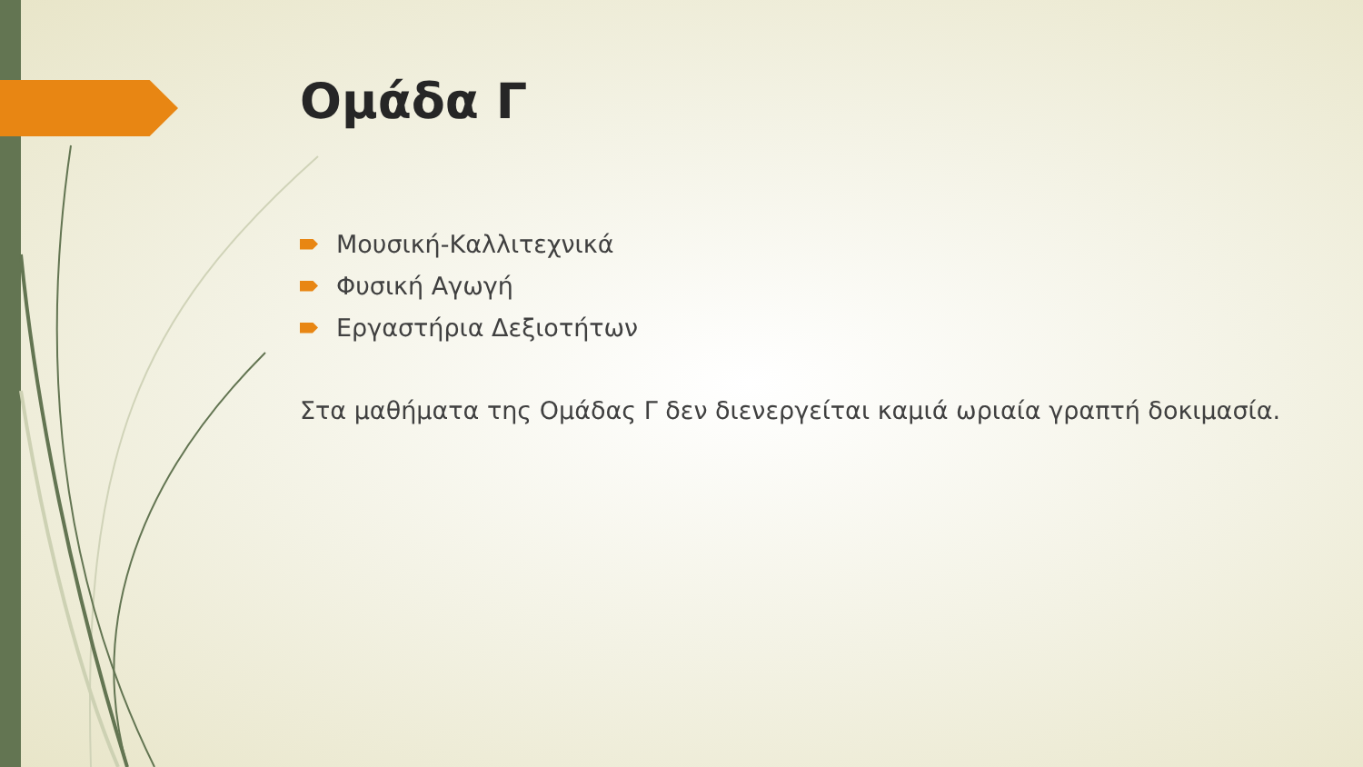Ομάδα Γ
Μουσική-Καλλιτεχνικά
Φυσική Αγωγή
Εργαστήρια Δεξιοτήτων
Στα μαθήματα της Ομάδας Γ δεν διενεργείται καμιά ωριαία γραπτή δοκιμασία.